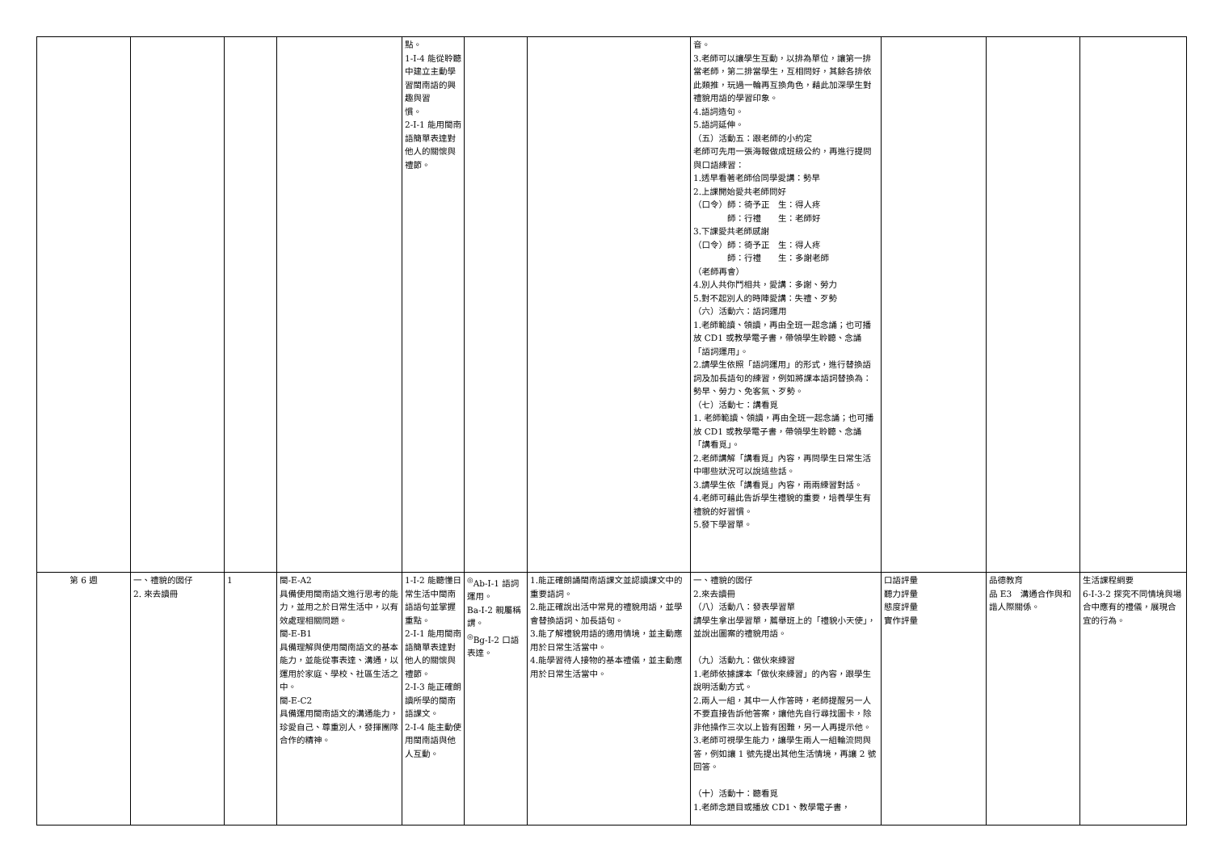| | | | | 點。 1-Ⅰ-4 能從聆聽中建立主動學習閩南語的興趣與習 慣。 2-Ⅰ-1 能用閩南語簡單表達對他人的關懷與禮節。 | | | 音。 3.老師可以讓學生互動，以排為單位，讓第一排當老師，第二排當學生，互相問好，其餘各排依此類推，玩過一輪再互換角色，藉此加深學生對禮貌用語的學習印象。 4.語詞造句。 5.語詞延伸。 （五）活動五：跟老師的小約定 老師可先用一張海報做成班級公約，再進行提問與口語練習： 1.透早看著老師佮同學愛講：勢早 2.上課開始愛共老師問好 （口令）師：徛予正 生：得人疼 師：行禮 生：老師好 3.下課愛共老師感謝 （口令）師：徛予正 生：得人疼 師：行禮 生：多謝老師 （老師再會） 4.別人共你鬥相共，愛講：多謝、勞力 5.對不起別人的時陣愛講：失禮、歹勢 （六）活動六：語詞運用 1.老師範讀、領讀，再由全班一起念誦；也可播放 CD1 或教學電子書，帶領學生聆聽、念誦「語詞運用」。 2.請學生依照「語詞運用」的形式，進行替換語詞及加長語句的練習，例如將課本語詞替換為：勢早、勞力、免客氣、歹勢。 （七）活動七：講看覓 1. 老師範讀、領讀，再由全班一起念誦；也可播放 CD1 或教學電子書，帶領學生聆聽、念誦「講看覓」。 2.老師講解「講看覓」內容，再問學生日常生活中哪些狀況可以說這些話。 3.請學生依「講看覓」內容，兩兩練習對話。 4.老師可藉此告訴學生禮貌的重要，培養學生有禮貌的好習慣。 5.發下學習單。 | | | |
| 第 6 週 | 一、禮貌的囡仔 2. 來去讀冊 | 1 | 閩-E-A2 具備使用閩南語文進行思考的能力，並用之於日常生活中，以有效處理相關問題。 閩-E-B1 具備理解與使用閩南語文的基本能力，並能從事表達、溝通，以運用於家庭、學校、社區生活之中。 閩-E-C2 具備運用閩南語文的溝通能力，珍愛自己、尊重別人，發揮團隊合作的精神。 | 1-Ⅰ-2 能聽懂日常生活中閩南語語句並掌握重點。 2-Ⅰ-1 能用閩南語簡單表達對他人的關懷與禮節。 2-Ⅰ-3 能正確朗讀所學的閩南語課文。 2-Ⅰ-4 能主動使用閩南語與他人互動。 | <sup>◎</sup>Ab-Ⅰ-1 語詞運用。 Ba-Ⅰ-2 親屬稱謂。 <sup>◎</sup>Bg-Ⅰ-2 口語表達。 | 1.能正確朗誦閩南語課文並認讀課文中的重要語詞。 2.能正確說出活中常見的禮貌用語，並學會替換語詞、加長語句。 3.能了解禮貌用語的適用情境，並主動應用於日常生活當中。 4.能學習待人接物的基本禮儀，並主動應用於日常生活當中。 | 一、禮貌的囡仔 2.來去讀冊 （八）活動八：發表學習單 請學生拿出學習單，薦舉班上的「禮貌小天使」，並說出圖案的禮貌用語。 （九）活動九：做伙來練習 1.老師依據課本「做伙來練習」的內容，跟學生說明活動方式。 2.兩人一組，其中一人作答時，老師提醒另一人不要直接告訴他答案，讓他先自行尋找圖卡，除非他操作三次以上皆有困難，另一人再提示他。 3.老師可視學生能力，讓學生兩人一組輪流問與答，例如讓 1 號先提出其他生活情境，再讓 2 號回答。 （十）活動十：聽看覓 1.老師念題目或播放 CD1、教學電子書， | 口語評量 聽力評量 態度評量 實作評量 | 品德教育 品 E3 溝通合作與和諧人際關係。 | 生活課程綱要 6-Ⅰ-3-2 探究不同情境與場合中應有的禮儀，展現合宜的行為。 |